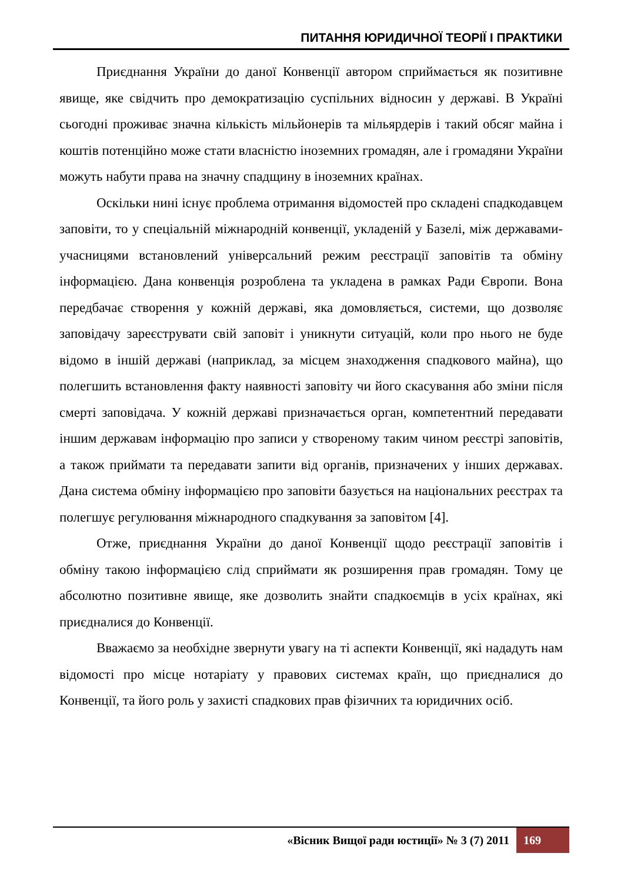ПИТАННЯ ЮРИДИЧНОЇ ТЕОРІЇ І ПРАКТИКИ
Приєднання України до даної Конвенції автором сприймається як позитивне явище, яке свідчить про демократизацію суспільних відносин у державі. В Україні сьогодні проживає значна кількість мільйонерів та мільярдерів і такий обсяг майна і коштів потенційно може стати власністю іноземних громадян, але і громадяни України можуть набути права на значну спадщину в іноземних країнах.
Оскільки нині існує проблема отримання відомостей про складені спадкодавцем заповіти, то у спеціальній міжнародній конвенції, укладеній у Базелі, між державами-учасницями встановлений універсальний режим реєстрації заповітів та обміну інформацією. Дана конвенція розроблена та укладена в рамках Ради Європи. Вона передбачає створення у кожній державі, яка домовляється, системи, що дозволяє заповідачу зареєструвати свій заповіт і уникнути ситуацій, коли про нього не буде відомо в іншій державі (наприклад, за місцем знаходження спадкового майна), що полегшить встановлення факту наявності заповіту чи його скасування або зміни після смерті заповідача. У кожній державі призначається орган, компетентний передавати іншим державам інформацію про записи у створеному таким чином реєстрі заповітів, а також приймати та передавати запити від органів, призначених у інших державах. Дана система обміну інформацією про заповіти базується на національних реєстрах та полегшує регулювання міжнародного спадкування за заповітом [4].
Отже, приєднання України до даної Конвенції щодо реєстрації заповітів і обміну такою інформацією слід сприймати як розширення прав громадян. Тому це абсолютно позитивне явище, яке дозволить знайти спадкоємців в усіх країнах, які приєдналися до Конвенції.
Вважаємо за необхідне звернути увагу на ті аспекти Конвенції, які нададуть нам відомості про місце нотаріату у правових системах країн, що приєдналися до Конвенції, та його роль у захисті спадкових прав фізичних та юридичних осіб.
«Вісник Вищої ради юстиції» № 3 (7) 2011 169